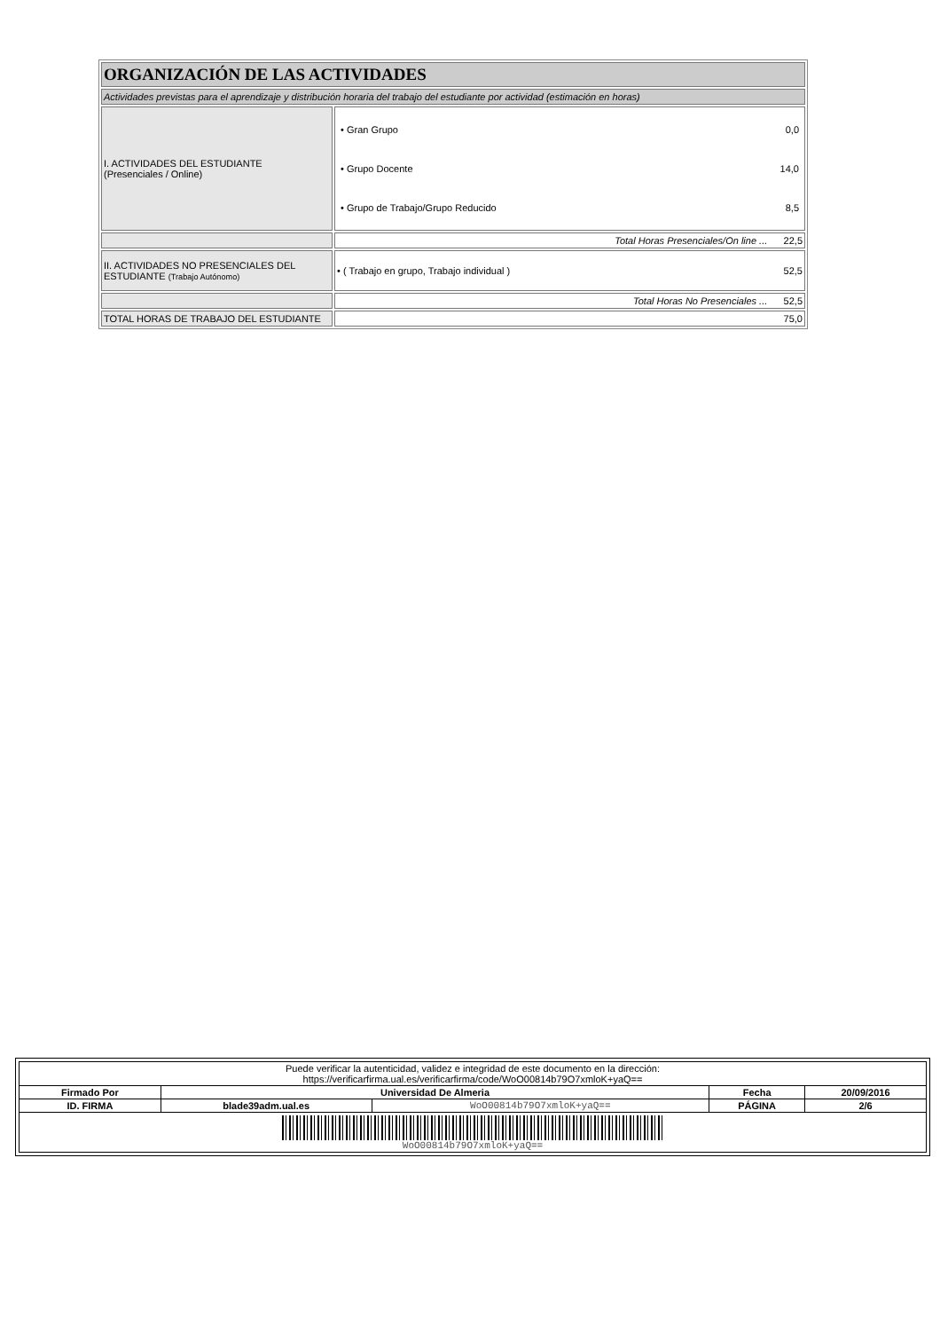| ORGANIZACIÓN DE LAS ACTIVIDADES | |
| Actividades previstas para el aprendizaje y distribución horaria del trabajo del estudiante por actividad (estimación en horas) | |
| I. ACTIVIDADES DEL ESTUDIANTE (Presenciales / Online) | / • Gran Grupo / 0,0 / / • Grupo Docente / 14,0 / / • Grupo de Trabajo/Grupo Reducido / 8,5 / |
| | Total Horas Presenciales/On line ... 22,5 |
| II. ACTIVIDADES NO PRESENCIALES DEL ESTUDIANTE (Trabajo Autónomo) | • ( Trabajo en grupo, Trabajo individual ) 52,5 |
| | Total Horas No Presenciales ... 52,5 |
| TOTAL HORAS DE TRABAJO DEL ESTUDIANTE | 75,0 |
| Puede verificar la autenticidad, validez e integridad de este documento en la dirección: https://verificarfirma.ual.es/verificarfirma/code/WoO00814b79O7xmloK+yaQ== | | | | |
| Firmado Por | Universidad De Almeria | | Fecha | 20/09/2016 |
| ID. FIRMA | blade39adm.ual.es | WoO00814b79O7xmloK+yaQ== | PÁGINA | 2/6 |
| WoO00814b79O7xmloK+yaQ== | | | | |